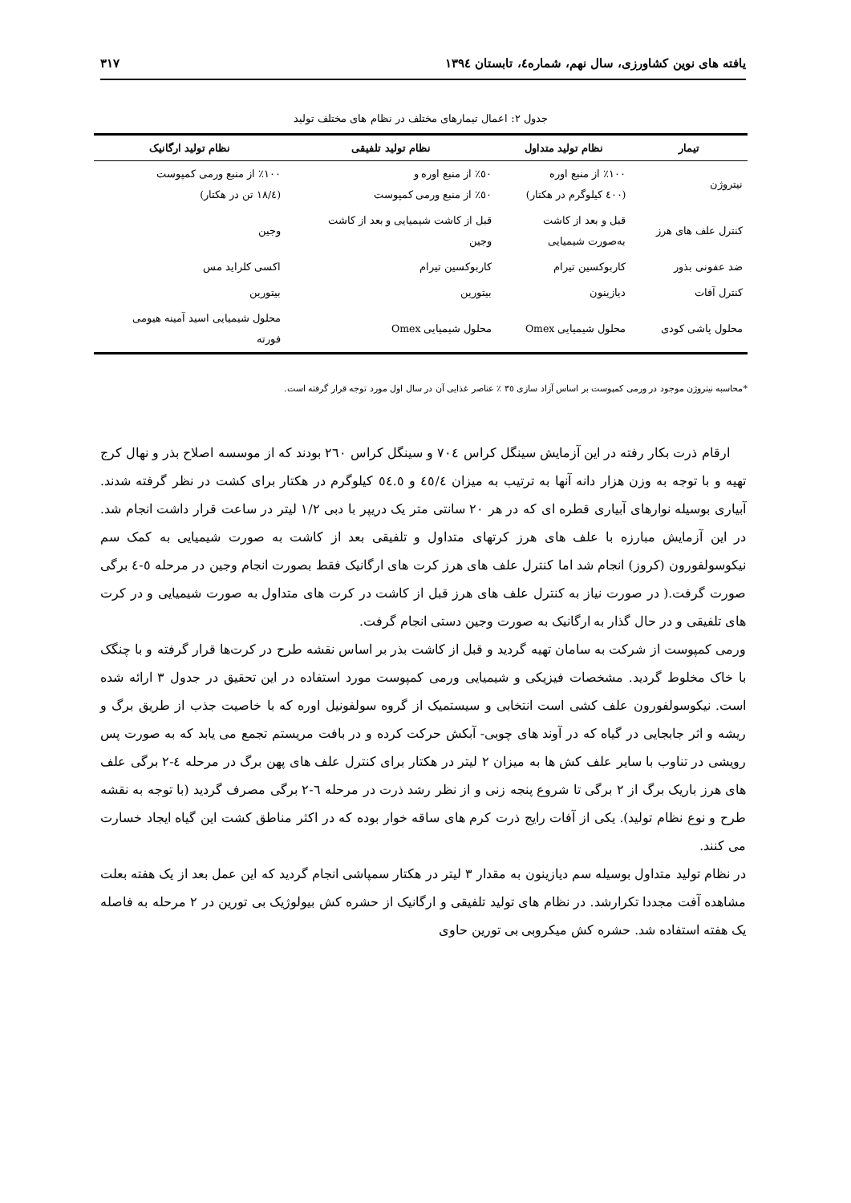یافته های نوین کشاورزی، سال نهم، شماره٤، تابستان ١٣٩٤ ٣١٧
جدول ٢: اعمال تیمارهای مختلف در نظام های مختلف تولید
| تیمار | نظام تولید متداول | نظام تولید تلفیقی | نظام تولید ارگانیک |
| --- | --- | --- | --- |
| نیتروژن | ١٠٠٪ از منبع اوره (٤٠٠ کیلوگرم در هکتار) | ٥٠٪ از منبع اوره و ٥٠٪ از منبع ورمی کمپوست | ١٠٠٪ از منبع ورمی کمپوست (١٨/٤ تن در هکتار) |
| کنترل علف های هرز | قبل و بعد از کاشت به‌صورت شیمیایی | قبل از کاشت شیمیایی و بعد از کاشت وجین | وجین |
| ضد عفونی بذور | کاربوکسین تیرام | کاربوکسین تیرام | اکسی کلراید مس |
| کنترل آفات | دیازینون | بیتورین | بیتورین |
| محلول پاشی کودی | محلول شیمیایی Omex | محلول شیمیایی Omex | محلول شیمیایی اسید آمینه هیومی فورته |
*محاسبه نیتروژن موجود در ورمی کمپوست بر اساس آزاد سازی ٣٥ ٪ عناصر غذایی آن در سال اول مورد توجه قرار گرفته است.
ارقام ذرت بکار رفته در این آزمایش سینگل کراس ٧٠٤ و سینگل کراس ٢٦٠ بودند که از موسسه اصلاح بذر و نهال کرج تهیه و با توجه به وزن هزار دانه آنها به ترتیب به میزان ٤٥/٤ و ٥٤.٥ کیلوگرم در هکتار برای کشت در نظر گرفته شدند. آبیاری بوسیله نوارهای آبیاری قطره ای که در هر ٢٠ سانتی متر یک دریپر با دبی ١/٢ لیتر در ساعت قرار داشت انجام شد. در این آزمایش مبارزه با علف های هرز کرتهای متداول و تلفیقی بعد از کاشت به صورت شیمیایی به کمک سم نیکوسولفورون (کروز) انجام شد اما کنترل علف های هرز کرت های ارگانیک فقط بصورت انجام وجین در مرحله ٥-٤ برگی صورت گرفت.( در صورت نیاز به کنترل علف های هرز قبل از کاشت در کرت های متداول به صورت شیمیایی و در کرت های تلفیقی و در حال گذار به ارگانیک به صورت وجین دستی انجام گرفت.
ورمی کمپوست از شرکت به سامان تهیه گردید و قبل از کاشت بذر بر اساس نقشه طرح در کرت‌ها قرار گرفته و با چنگک با خاک مخلوط گردید. مشخصات فیزیکی و شیمیایی ورمی کمپوست مورد استفاده در این تحقیق در جدول ٣ ارائه شده است. نیکوسولفورون علف کشی است انتخابی و سیستمیک از گروه سولفونیل اوره که با خاصیت جذب از طریق برگ و ریشه و اثر جابجایی در گیاه که در آوند های چوبی- آبکش حرکت کرده و در بافت مریستم تجمع می یابد که به صورت پس رویشی در تناوب با سایر علف کش ها به میزان ٢ لیتر در هکتار برای کنترل علف های پهن برگ در مرحله ٤-٢ برگی علف های هرز باریک برگ از ٢ برگی تا شروع پنجه زنی و از نظر رشد ذرت در مرحله ٦-٢ برگی مصرف گردید (با توجه به نقشه طرح و نوع نظام تولید). یکی از آفات رایج ذرت کرم های ساقه خوار بوده که در اکثر مناطق کشت این گیاه ایجاد خسارت می کنند.
در نظام تولید متداول بوسیله سم دیازینون به مقدار ٣ لیتر در هکتار سمپاشی انجام گردید که این عمل بعد از یک هفته بعلت مشاهده آفت مجددا تکرارشد. در نظام های تولید تلفیقی و ارگانیک از حشره کش بیولوژیک بی تورین در ٢ مرحله به فاصله یک هفته استفاده شد. حشره کش میکروبی بی تورین حاوی